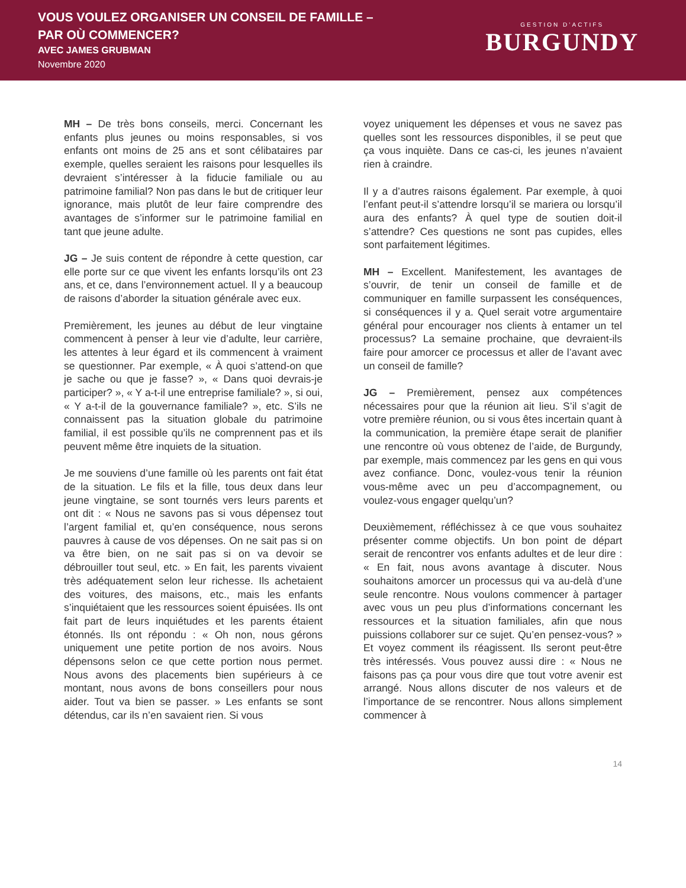VOUS VOULEZ ORGANISER UN CONSEIL DE FAMILLE –
PAR OÙ COMMENCER?
AVEC JAMES GRUBMAN
Novembre 2020
GESTION D’ACTIFS
BURGUNDY
MH – De très bons conseils, merci. Concernant les enfants plus jeunes ou moins responsables, si vos enfants ont moins de 25 ans et sont célibataires par exemple, quelles seraient les raisons pour lesquelles ils devraient s’intéresser à la fiducie familiale ou au patrimoine familial? Non pas dans le but de critiquer leur ignorance, mais plutôt de leur faire comprendre des avantages de s’informer sur le patrimoine familial en tant que jeune adulte.
JG – Je suis content de répondre à cette question, car elle porte sur ce que vivent les enfants lorsqu’ils ont 23 ans, et ce, dans l’environnement actuel. Il y a beaucoup de raisons d’aborder la situation générale avec eux.
Premièrement, les jeunes au début de leur vingtaine commencent à penser à leur vie d’adulte, leur carrière, les attentes à leur égard et ils commencent à vraiment se questionner. Par exemple, « À quoi s’attend-on que je sache ou que je fasse? », « Dans quoi devrais-je participer? », « Y a-t-il une entreprise familiale? », si oui, « Y a-t-il de la gouvernance familiale? », etc. S’ils ne connaissent pas la situation globale du patrimoine familial, il est possible qu’ils ne comprennent pas et ils peuvent même être inquiets de la situation.
Je me souviens d’une famille où les parents ont fait état de la situation. Le fils et la fille, tous deux dans leur jeune vingtaine, se sont tournés vers leurs parents et ont dit : « Nous ne savons pas si vous dépensez tout l’argent familial et, qu’en conséquence, nous serons pauvres à cause de vos dépenses. On ne sait pas si on va être bien, on ne sait pas si on va devoir se débrouiller tout seul, etc. » En fait, les parents vivaient très adéquatement selon leur richesse. Ils achetaient des voitures, des maisons, etc., mais les enfants s’inquiétaient que les ressources soient épuisées. Ils ont fait part de leurs inquiétudes et les parents étaient étonnés. Ils ont répondu : « Oh non, nous gérons uniquement une petite portion de nos avoirs. Nous dépensons selon ce que cette portion nous permet. Nous avons des placements bien supérieurs à ce montant, nous avons de bons conseillers pour nous aider. Tout va bien se passer. » Les enfants se sont détendus, car ils n’en savaient rien. Si vous
voyez uniquement les dépenses et vous ne savez pas quelles sont les ressources disponibles, il se peut que ça vous inquiète. Dans ce cas-ci, les jeunes n’avaient rien à craindre.
Il y a d’autres raisons également. Par exemple, à quoi l’enfant peut-il s’attendre lorsqu’il se mariera ou lorsqu’il aura des enfants? À quel type de soutien doit-il s’attendre? Ces questions ne sont pas cupides, elles sont parfaitement légitimes.
MH – Excellent. Manifestement, les avantages de s’ouvrir, de tenir un conseil de famille et de communiquer en famille surpassent les conséquences, si conséquences il y a. Quel serait votre argumentaire général pour encourager nos clients à entamer un tel processus? La semaine prochaine, que devraient-ils faire pour amorcer ce processus et aller de l’avant avec un conseil de famille?
JG – Premièrement, pensez aux compétences nécessaires pour que la réunion ait lieu. S’il s’agit de votre première réunion, ou si vous êtes incertain quant à la communication, la première étape serait de planifier une rencontre où vous obtenez de l’aide, de Burgundy, par exemple, mais commencez par les gens en qui vous avez confiance. Donc, voulez-vous tenir la réunion vous-même avec un peu d’accompagnement, ou voulez-vous engager quelqu’un?
Deuxièmement, réfléchissez à ce que vous souhaitez présenter comme objectifs. Un bon point de départ serait de rencontrer vos enfants adultes et de leur dire : « En fait, nous avons avantage à discuter. Nous souhaitons amorcer un processus qui va au-delà d’une seule rencontre. Nous voulons commencer à partager avec vous un peu plus d’informations concernant les ressources et la situation familiales, afin que nous puissions collaborer sur ce sujet. Qu’en pensez-vous? » Et voyez comment ils réagissent. Ils seront peut-être très intéressés. Vous pouvez aussi dire : « Nous ne faisons pas ça pour vous dire que tout votre avenir est arrangé. Nous allons discuter de nos valeurs et de l’importance de se rencontrer. Nous allons simplement commencer à
14